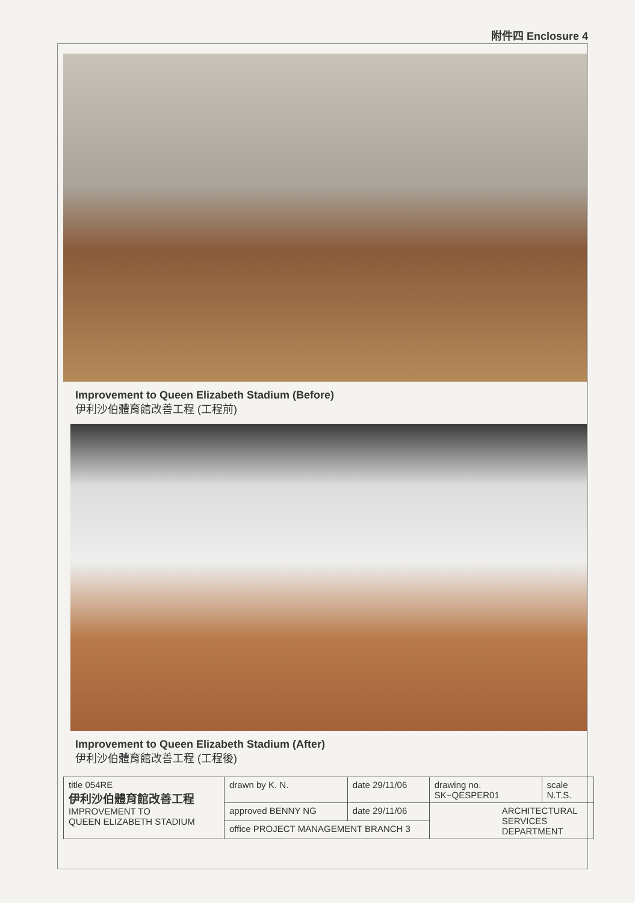附件四 Enclosure 4
Improvement to Queen Elizabeth Stadium (Before)
伊利沙伯體育館改善工程 (工程前)
Improvement to Queen Elizabeth Stadium (After)
伊利沙伯體育館改善工程 (工程後)
| title 054RE 伊利沙伯體育館改善工程 IMPROVEMENT TO QUEEN ELIZABETH STADIUM | drawn by K. N. | date 29/11/06 | drawing no. SK−QESPER01 | scale N.T.S. |
| | approved BENNY NG | date 29/11/06 | ARCHITECTURAL SERVICES DEPARTMENT | |
| | office PROJECT MANAGEMENT BRANCH 3 | | | |